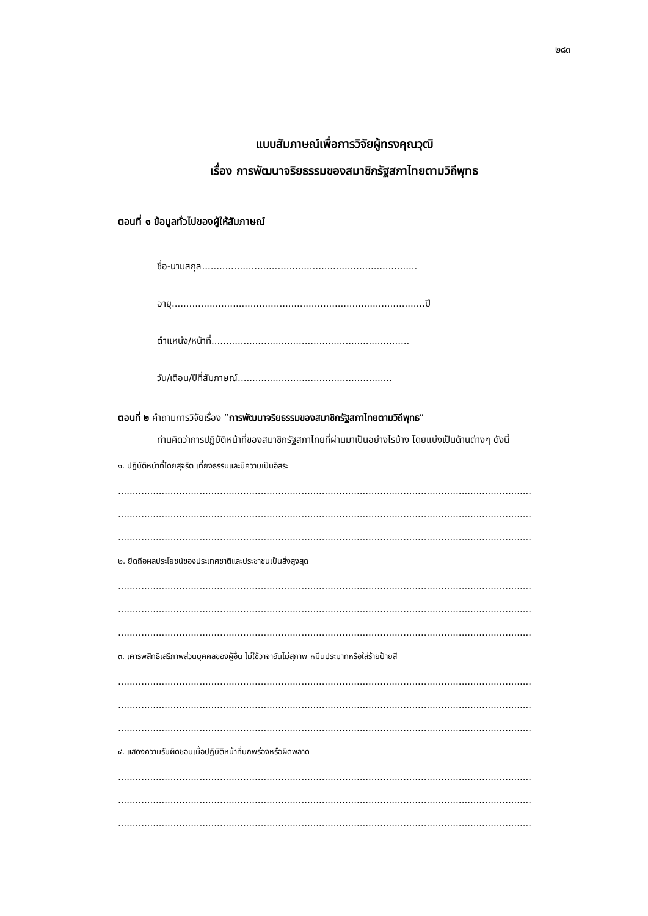๒๘๓
แบบสัมภาษณ์เพื่อการวิจัยผู้ทรงคุณวุฒิ
เรื่อง การพัฒนาจริยธรรมของสมาชิกรัฐสภาไทยตามวิถีพุทธ
ตอนที่ ๑ ข้อมูลทั่วไปของผู้ให้สัมภาษณ์
ชื่อ-นามสกุล..........................................................................
อายุ.......................................................................................ปี
ตำแหน่ง/หน้าที่....................................................................
วัน/เดือน/ปีที่สัมภาษณ์.....................................................
ตอนที่ ๒ คำถามการวิจัยเรื่อง “การพัฒนาจริยธรรมของสมาชิกรัฐสภาไทยตามวิถีพุทธ”
ท่านคิดว่าการปฏิบัติหน้าที่ของสมาชิกรัฐสภาไทยที่ผ่านมาเป็นอย่างไรบ้าง โดยแบ่งเป็นด้านต่างๆ ดังนี้
๑. ปฏิบัติหน้าที่โดยสุจริต เที่ยงธรรมและมีความเป็นอิสระ
..............................................................................................................................................
..............................................................................................................................................
..............................................................................................................................................
๒. ยึดถือผลประโยชน์ของประเทศชาติและประชาชนเป็นสิ่งสูงสุด
..............................................................................................................................................
..............................................................................................................................................
..............................................................................................................................................
๓. เคารพสิทธิเสรีภาพส่วนบุคคลของผู้อื่น ไม่ใช้วาจาอันไม่สุภาพ หมิ่นประมาทหรือใส่ร้ายป้ายสี
..............................................................................................................................................
..............................................................................................................................................
..............................................................................................................................................
๔. แสดงความรับผิดชอบเมื่อปฏิบัติหน้าที่บกพร่องหรือผิดพลาด
..............................................................................................................................................
..............................................................................................................................................
..............................................................................................................................................